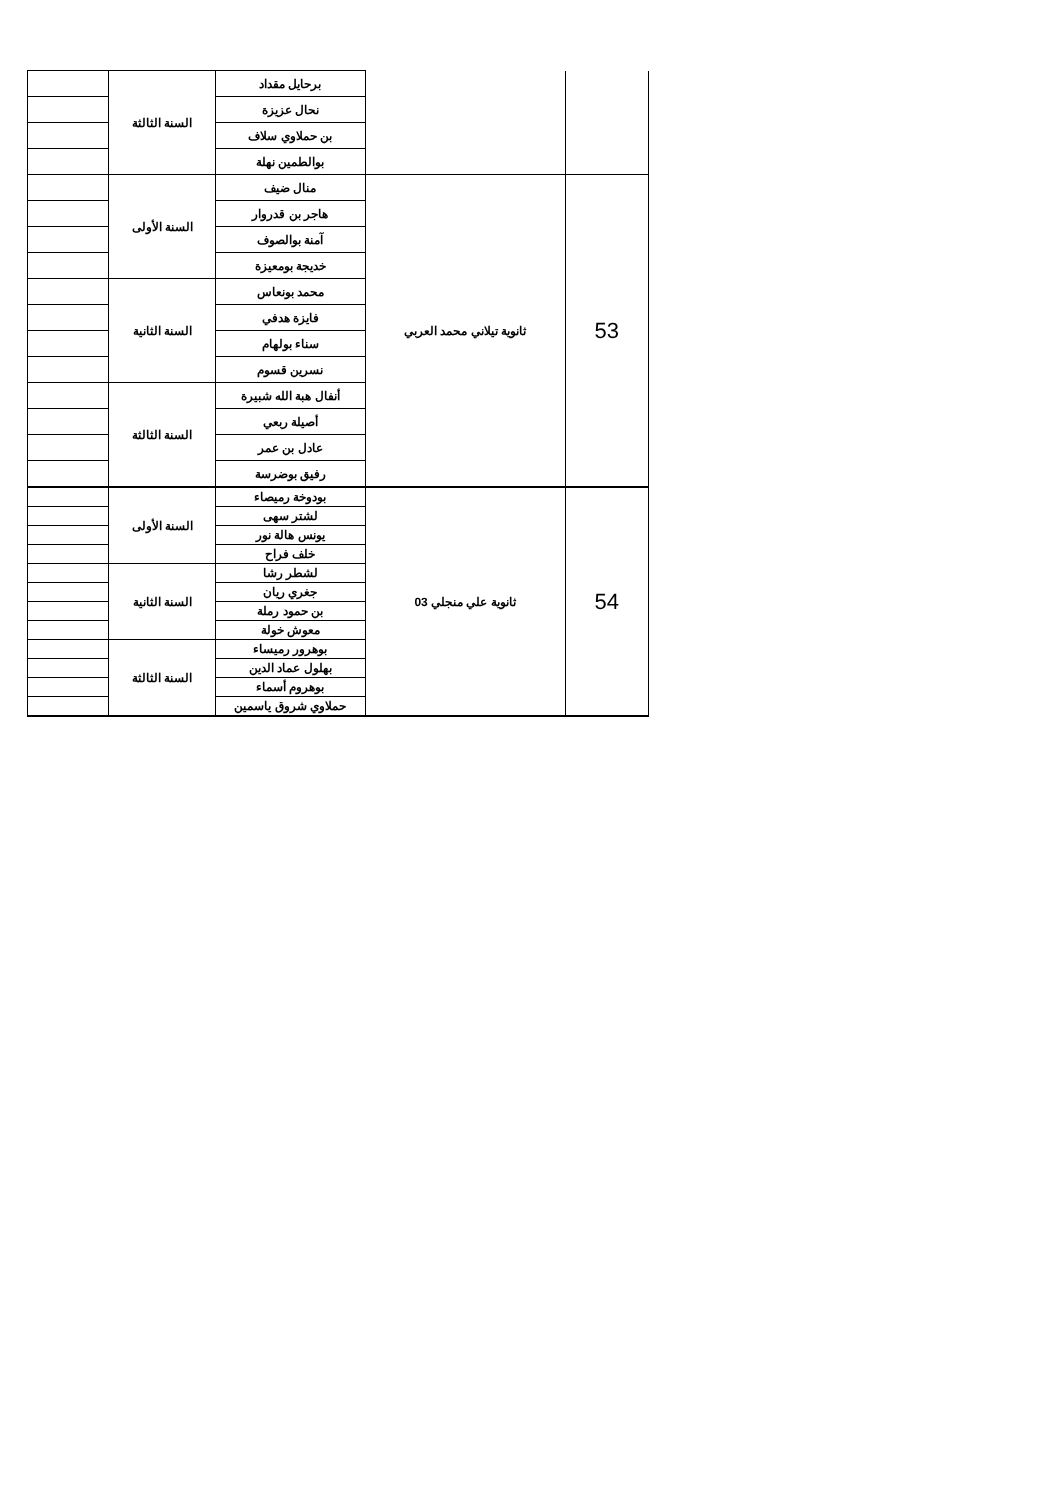| | | برحايل مقداد | السنة الثالثة | |
| | | نحال عزيزة | | |
| | | بن حملاوي سلاف | | |
| | | بوالطمين نهلة | | |
| 53 | ثانوية تيلاني محمد العربي | منال ضيف | السنة الأولى | |
| | | هاجر بن قدروار | | |
| | | آمنة بوالصوف | | |
| | | خديجة بومعيزة | | |
| | | محمد بونعاس | السنة الثانية | |
| | | فايزة هدفي | | |
| | | سناء بولهام | | |
| | | نسرين قسوم | | |
| | | أنفال هبة الله شبيرة | السنة الثالثة | |
| | | أصيلة ربعي | | |
| | | عادل بن عمر | | |
| | | رفيق بوضرسة | | |
| 54 | ثانوية علي منجلي 03 | بودوخة رميصاء | السنة الأولى | |
| | | لشتر سهى | | |
| | | يونس هالة نور | | |
| | | خلف فراح | | |
| | | لشطر رشا | السنة الثانية | |
| | | جغري ريان | | |
| | | بن حمود رملة | | |
| | | معوش خولة | | |
| | | بوهرور رميساء | السنة الثالثة | |
| | | بهلول عماد الدين | | |
| | | بوهروم أسماء | | |
| | | حملاوي شروق ياسمين | | |